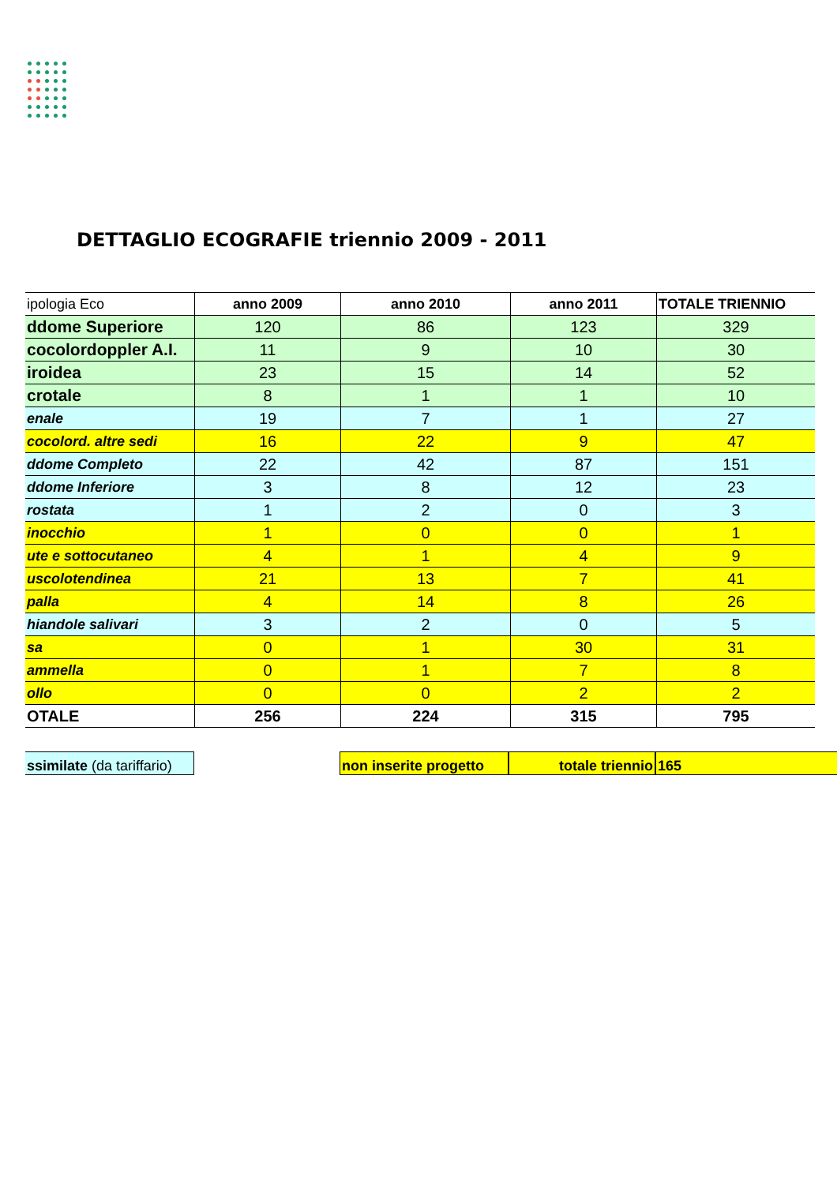DETTAGLIO ECOGRAFIE triennio 2009 - 2011
| ipologia Eco | anno 2009 | anno 2010 | anno 2011 | TOTALE TRIENNIO |
| ddome Superiore | 120 | 86 | 123 | 329 |
| cocolordoppler A.I. | 11 | 9 | 10 | 30 |
| iroidea | 23 | 15 | 14 | 52 |
| crotale | 8 | 1 | 1 | 10 |
| enale | 19 | 7 | 1 | 27 |
| cocolord. altre sedi | 16 | 22 | 9 | 47 |
| ddome Completo | 22 | 42 | 87 | 151 |
| ddome Inferiore | 3 | 8 | 12 | 23 |
| rostata | 1 | 2 | 0 | 3 |
| inocchio | 1 | 0 | 0 | 1 |
| ute e sottocutaneo | 4 | 1 | 4 | 9 |
| uscolotendinea | 21 | 13 | 7 | 41 |
| palla | 4 | 14 | 8 | 26 |
| hiandole salivari | 3 | 2 | 0 | 5 |
| sa | 0 | 1 | 30 | 31 |
| ammella | 0 | 1 | 7 | 8 |
| ollo | 0 | 0 | 2 | 2 |
| OTALE | 256 | 224 | 315 | 795 |
ssimilate (da tariffario)
non inserite progetto
totale triennio 165